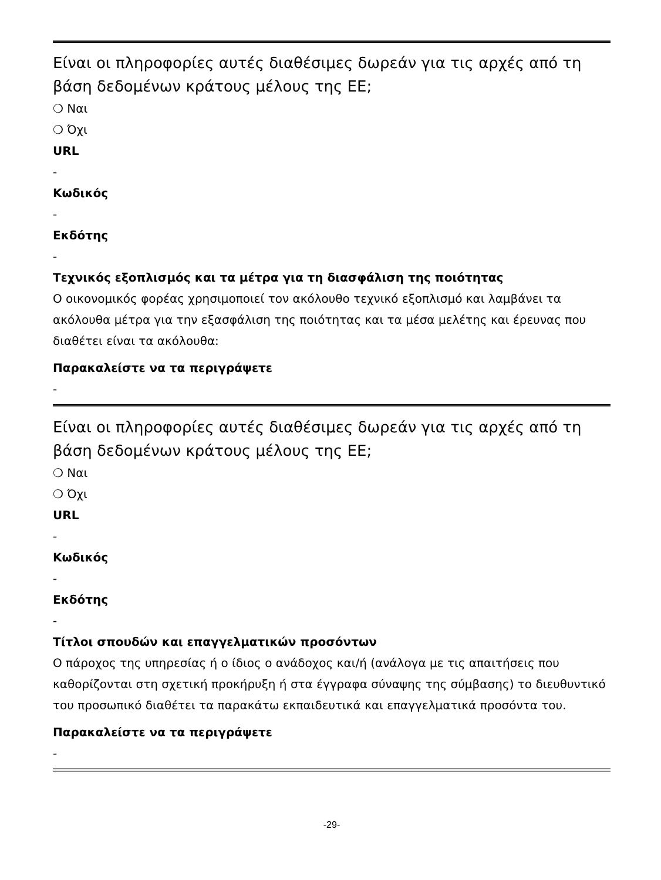Είναι οι πληροφορίες αυτές διαθέσιμες δωρεάν για τις αρχές από τη βάση δεδομένων κράτους μέλους της ΕΕ;
❍ Ναι
❍ Όχι
URL
-
Κωδικός
-
Εκδότης
-
Τεχνικός εξοπλισμός και τα μέτρα για τη διασφάλιση της ποιότητας
Ο οικονομικός φορέας χρησιμοποιεί τον ακόλουθο τεχνικό εξοπλισμό και λαμβάνει τα ακόλουθα μέτρα για την εξασφάλιση της ποιότητας και τα μέσα μελέτης και έρευνας που διαθέτει είναι τα ακόλουθα:
Παρακαλείστε να τα περιγράψετε
-
Είναι οι πληροφορίες αυτές διαθέσιμες δωρεάν για τις αρχές από τη βάση δεδομένων κράτους μέλους της ΕΕ;
❍ Ναι
❍ Όχι
URL
-
Κωδικός
-
Εκδότης
-
Τίτλοι σπουδών και επαγγελματικών προσόντων
Ο πάροχος της υπηρεσίας ή ο ίδιος ο ανάδοχος και/ή (ανάλογα με τις απαιτήσεις που καθορίζονται στη σχετική προκήρυξη ή στα έγγραφα σύναψης της σύμβασης) το διευθυντικό του προσωπικό διαθέτει τα παρακάτω εκπαιδευτικά και επαγγελματικά προσόντα του.
Παρακαλείστε να τα περιγράψετε
-
-29-